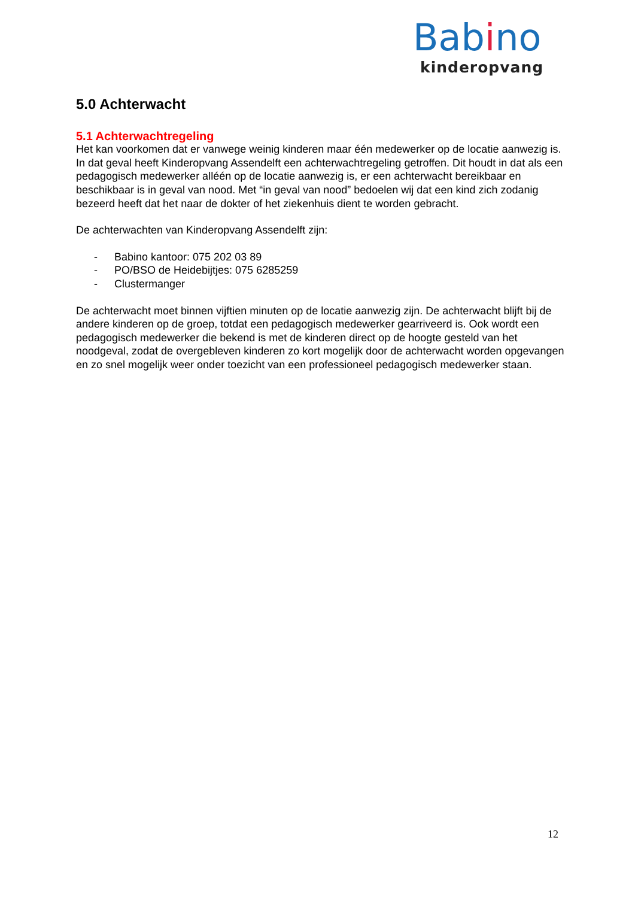Babino
kinderopvang
5.0 Achterwacht
5.1 Achterwachtregeling
Het kan voorkomen dat er vanwege weinig kinderen maar één medewerker op de locatie aanwezig is. In dat geval heeft Kinderopvang Assendelft een achterwachtregeling getroffen. Dit houdt in dat als een pedagogisch medewerker alléén op de locatie aanwezig is, er een achterwacht bereikbaar en beschikbaar is in geval van nood. Met “in geval van nood” bedoelen wij dat een kind zich zodanig bezeerd heeft dat het naar de dokter of het ziekenhuis dient te worden gebracht.
De achterwachten van Kinderopvang Assendelft zijn:
- Babino kantoor: 075 202 03 89
- PO/BSO de Heidebijtjes: 075 6285259
- Clustermanger
De achterwacht moet binnen vijftien minuten op de locatie aanwezig zijn. De achterwacht blijft bij de andere kinderen op de groep, totdat een pedagogisch medewerker gearriveerd is. Ook wordt een pedagogisch medewerker die bekend is met de kinderen direct op de hoogte gesteld van het noodgeval, zodat de overgebleven kinderen zo kort mogelijk door de achterwacht worden opgevangen en zo snel mogelijk weer onder toezicht van een professioneel pedagogisch medewerker staan.
12